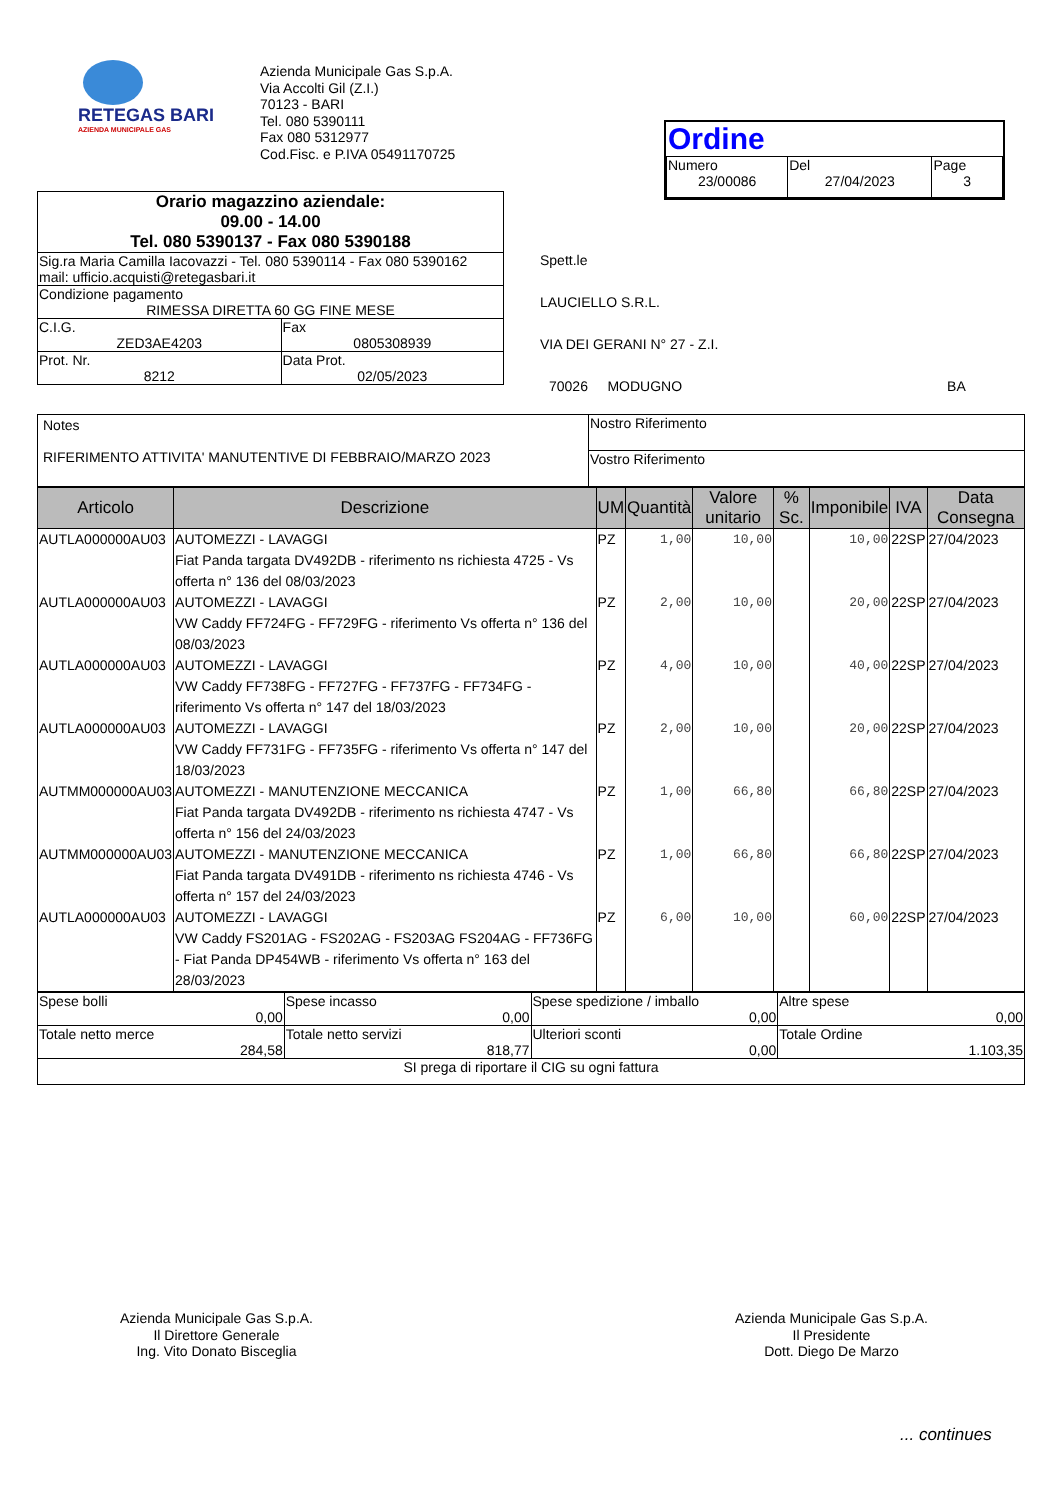RETEGAS BARI
AZIENDA MUNICIPALE GAS
Azienda Municipale Gas S.p.A.
Via Accolti Gil (Z.I.)
70123 - BARI
Tel. 080 5390111
Fax 080 5312977
Cod.Fisc. e P.IVA 05491170725
Ordine
| Numero 23/00086 | Del 27/04/2023 | Page 3 |
| Orario magazzino aziendale: 09.00 - 14.00 Tel. 080 5390137 - Fax 080 5390188 | |
| Sig.ra Maria Camilla Iacovazzi - Tel. 080 5390114 - Fax 080 5390162 mail: ufficio.acquisti@retegasbari.it | |
| Condizione pagamento RIMESSA DIRETTA 60 GG FINE MESE | |
| C.I.G. ZED3AE4203 | Fax 0805308939 |
| Prot. Nr. 8212 | Data Prot. 02/05/2023 |
Spett.le
LAUCIELLO S.R.L.
VIA DEI GERANI N° 27 - Z.I.
70026 MODUGNO BA
| Notes RIFERIMENTO ATTIVITA' MANUTENTIVE DI FEBBRAIO/MARZO 2023 | Nostro Riferimento |
| | Vostro Riferimento |
| Articolo | Descrizione | UM | Quantità | Valore unitario | % Sc. | Imponibile | IVA | Data Consegna |
| --- | --- | --- | --- | --- | --- | --- | --- | --- |
| AUTLA000000AU03 | AUTOMEZZI - LAVAGGI Fiat Panda targata DV492DB - riferimento ns richiesta 4725 - Vs offerta n° 136 del 08/03/2023 | PZ | 1,00 | 10,00 | | 10,00 | 22SP | 27/04/2023 |
| AUTLA000000AU03 | AUTOMEZZI - LAVAGGI VW Caddy FF724FG - FF729FG - riferimento Vs offerta n° 136 del 08/03/2023 | PZ | 2,00 | 10,00 | | 20,00 | 22SP | 27/04/2023 |
| AUTLA000000AU03 | AUTOMEZZI - LAVAGGI VW Caddy FF738FG - FF727FG - FF737FG - FF734FG - riferimento Vs offerta n° 147 del 18/03/2023 | PZ | 4,00 | 10,00 | | 40,00 | 22SP | 27/04/2023 |
| AUTLA000000AU03 | AUTOMEZZI - LAVAGGI VW Caddy FF731FG - FF735FG - riferimento Vs offerta n° 147 del 18/03/2023 | PZ | 2,00 | 10,00 | | 20,00 | 22SP | 27/04/2023 |
| AUTMM000000AU03 | AUTOMEZZI - MANUTENZIONE MECCANICA Fiat Panda targata DV492DB - riferimento ns richiesta 4747 - Vs offerta n° 156 del 24/03/2023 | PZ | 1,00 | 66,80 | | 66,80 | 22SP | 27/04/2023 |
| AUTMM000000AU03 | AUTOMEZZI - MANUTENZIONE MECCANICA Fiat Panda targata DV491DB - riferimento ns richiesta 4746 - Vs offerta n° 157 del 24/03/2023 | PZ | 1,00 | 66,80 | | 66,80 | 22SP | 27/04/2023 |
| AUTLA000000AU03 | AUTOMEZZI - LAVAGGI VW Caddy FS201AG - FS202AG - FS203AG FS204AG - FF736FG - Fiat Panda DP454WB - riferimento Vs offerta n° 163 del 28/03/2023 | PZ | 6,00 | 10,00 | | 60,00 | 22SP | 27/04/2023 |
| Spese bolli 0,00 | Spese incasso 0,00 | Spese spedizione / imballo 0,00 | Altre spese 0,00 |
| Totale netto merce 284,58 | Totale netto servizi 818,77 | Ulteriori sconti 0,00 | Totale Ordine 1.103,35 |
| SI prega di riportare il CIG su ogni fattura | | | |
Azienda Municipale Gas S.p.A.
Il Direttore Generale
Ing. Vito Donato Bisceglia
Azienda Municipale Gas S.p.A.
Il Presidente
Dott. Diego De Marzo
... continues